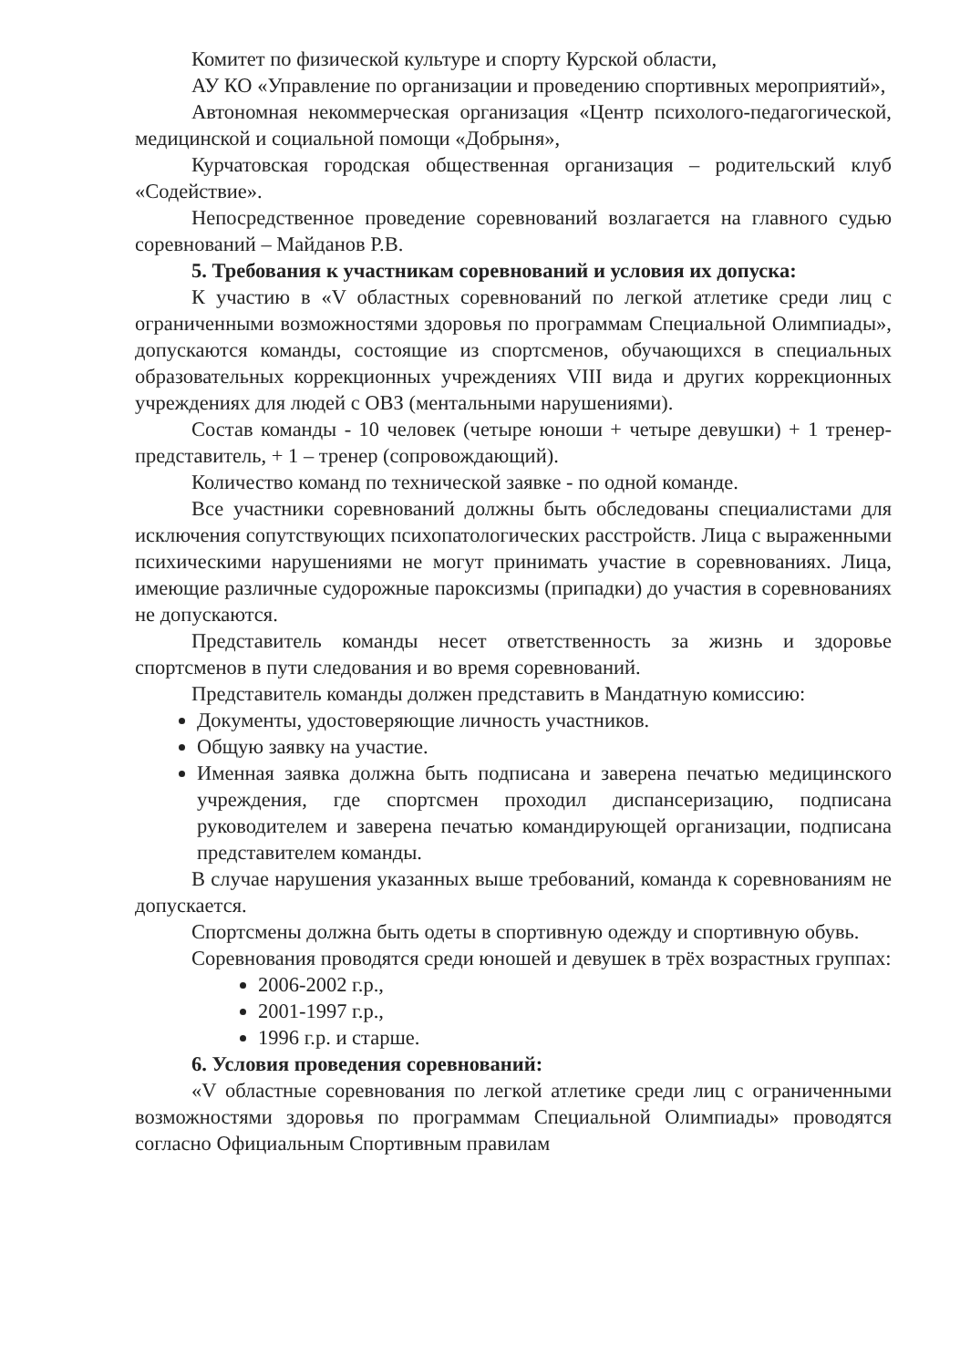Комитет по физической культуре и спорту Курской области,
АУ КО «Управление по организации и проведению спортивных мероприятий»,
Автономная некоммерческая организация «Центр психолого-педагогической, медицинской и социальной помощи «Добрыня»,
Курчатовская городская общественная организация – родительский клуб «Содействие».
Непосредственное проведение соревнований возлагается на главного судью соревнований – Майданов Р.В.
5. Требования к участникам соревнований и условия их допуска:
К участию в «V областных соревнований по легкой атлетике среди лиц с ограниченными возможностями здоровья по программам Специальной Олимпиады», допускаются команды, состоящие из спортсменов, обучающихся в специальных образовательных коррекционных учреждениях VIII вида и других коррекционных учреждениях для людей с ОВЗ (ментальными нарушениями).
Состав команды - 10 человек (четыре юноши + четыре девушки) + 1 тренер-представитель, + 1 – тренер (сопровождающий).
Количество команд по технической заявке - по одной команде.
Все участники соревнований должны быть обследованы специалистами для исключения сопутствующих психопатологических расстройств. Лица с выраженными психическими нарушениями не могут принимать участие в соревнованиях. Лица, имеющие различные судорожные пароксизмы (припадки) до участия в соревнованиях не допускаются.
Представитель команды несет ответственность за жизнь и здоровье спортсменов в пути следования и во время соревнований.
Представитель команды должен представить в Мандатную комиссию:
Документы, удостоверяющие личность участников.
Общую заявку на участие.
Именная заявка должна быть подписана и заверена печатью медицинского учреждения, где спортсмен проходил диспансеризацию, подписана руководителем и заверена печатью командирующей организации, подписана представителем команды.
В случае нарушения указанных выше требований, команда к соревнованиям не допускается.
Спортсмены должна быть одеты в спортивную одежду и спортивную обувь.
Соревнования проводятся среди юношей и девушек в трёх возрастных группах:
2006-2002 г.р.,
2001-1997 г.р.,
1996 г.р. и старше.
6. Условия проведения соревнований:
«V областные соревнования по легкой атлетике среди лиц с ограниченными возможностями здоровья по программам Специальной Олимпиады» проводятся согласно Официальным Спортивным правилам